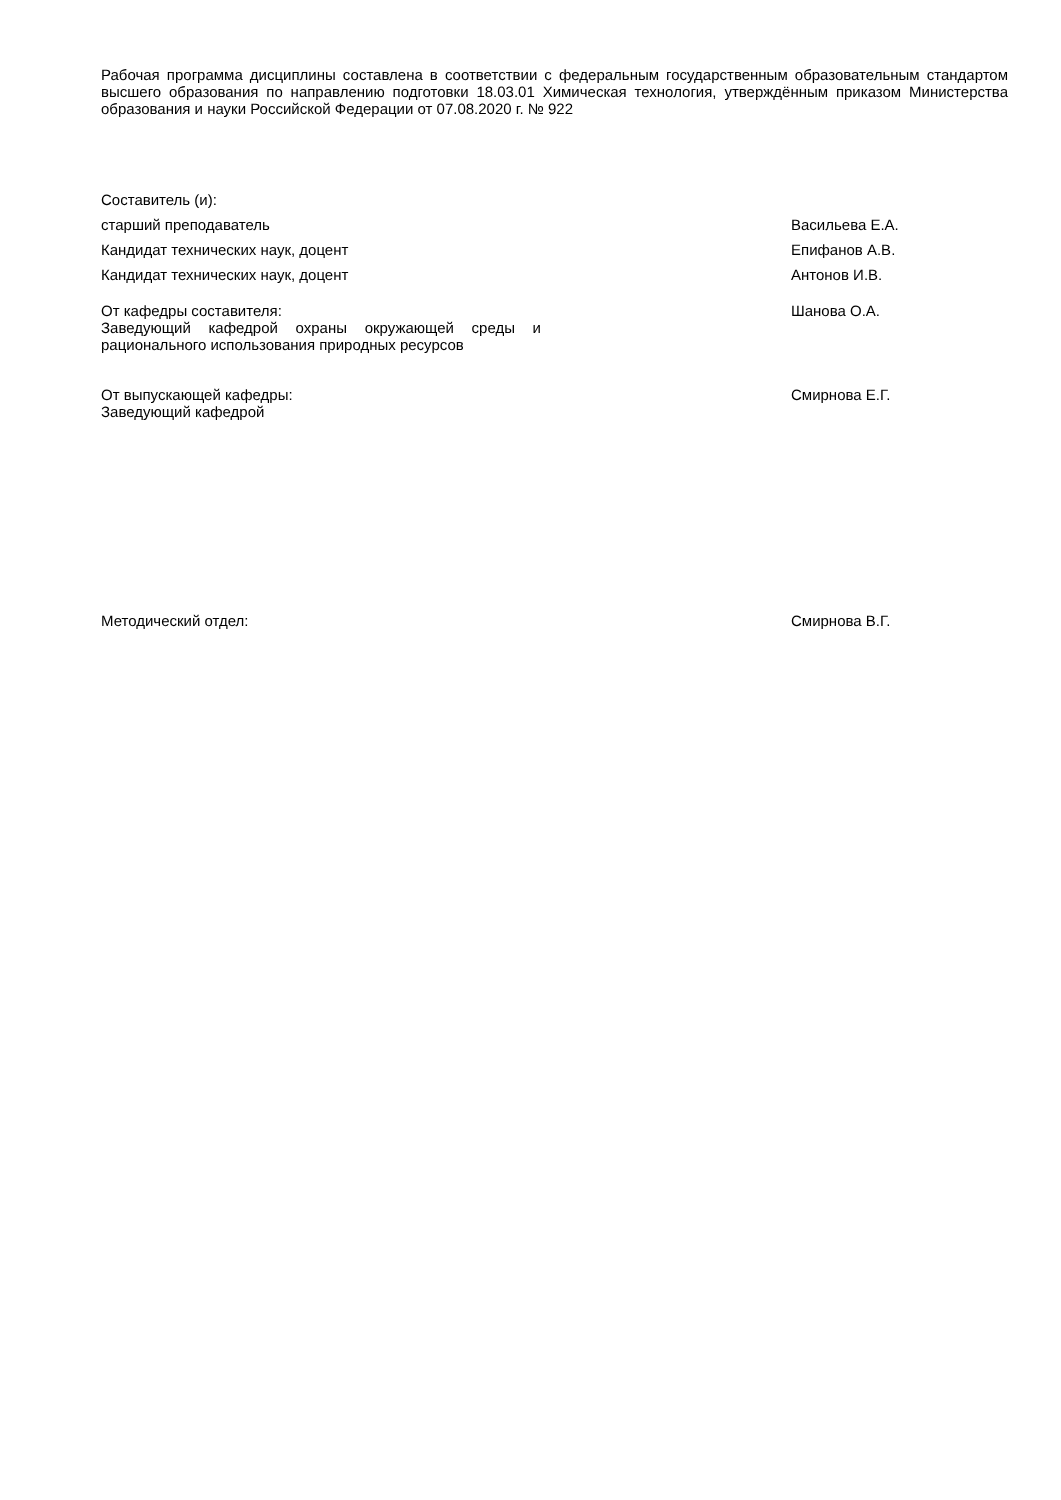Рабочая программа дисциплины составлена в соответствии с федеральным государственным образовательным стандартом высшего образования по направлению подготовки 18.03.01 Химическая технология, утверждённым приказом Министерства образования и науки Российской Федерации от 07.08.2020 г. № 922
Составитель (и):
старший преподаватель Васильева Е.А.
Кандидат технических наук, доцент Епифанов А.В.
Кандидат технических наук, доцент Антонов И.В.
От кафедры составителя:
Заведующий кафедрой охраны окружающей среды и рационального использования природных ресурсов
Шанова О.А.
От выпускающей кафедры:
Заведующий кафедрой
Смирнова Е.Г.
Методический отдел: Смирнова В.Г.